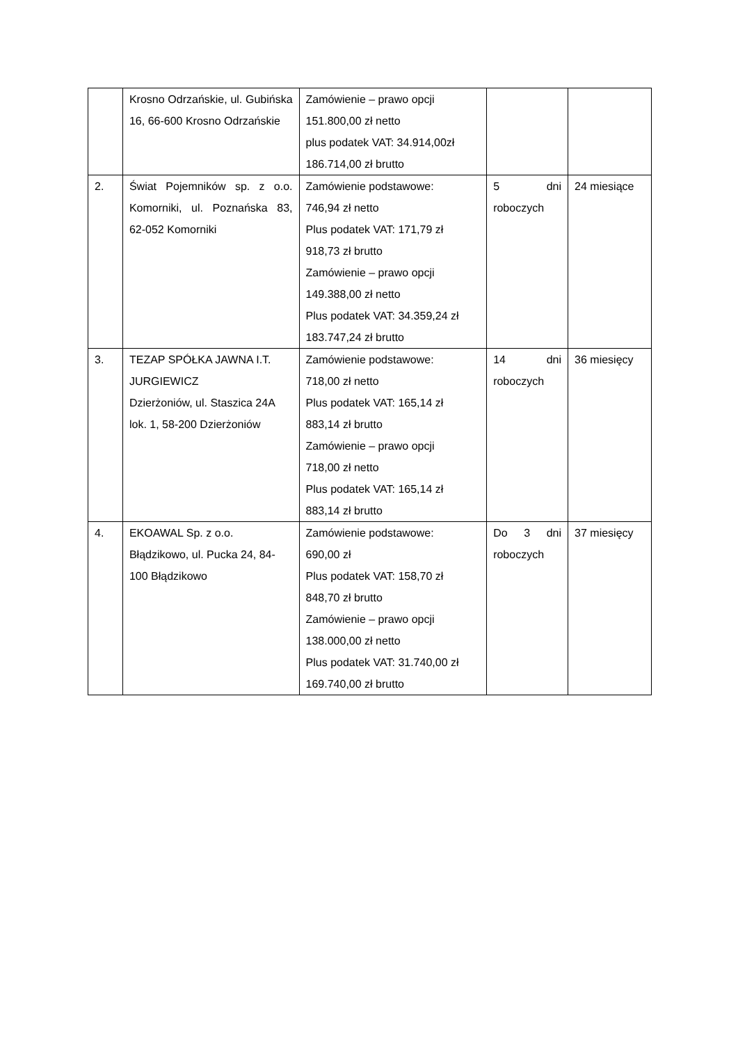| | Krosno Odrzańskie, ul. Gubińska 16, 66-600 Krosno Odrzańskie | Zamówienie – prawo opcji 151.800,00 zł netto plus podatek VAT: 34.914,00zł 186.714,00 zł brutto | | |
| 2. | Świat Pojemników sp. z o.o. Komorniki, ul. Poznańska 83, 62-052 Komorniki | Zamówienie podstawowe: 746,94 zł netto Plus podatek VAT: 171,79 zł 918,73 zł brutto Zamówienie – prawo opcji 149.388,00 zł netto Plus podatek VAT: 34.359,24 zł 183.747,24 zł brutto | 5 dni roboczych | 24 miesiące |
| 3. | TEZAP SPÓŁKA JAWNA I.T. JURGIEWICZ Dzierżoniów, ul. Staszica 24A lok. 1, 58-200 Dzierżoniów | Zamówienie podstawowe: 718,00 zł netto Plus podatek VAT: 165,14 zł 883,14 zł brutto Zamówienie – prawo opcji 718,00 zł netto Plus podatek VAT: 165,14 zł 883,14 zł brutto | 14 dni roboczych | 36 miesięcy |
| 4. | EKOAWAL Sp. z o.o. Błądzikowo, ul. Pucka 24, 84-100 Błądzikowo | Zamówienie podstawowe: 690,00 zł Plus podatek VAT: 158,70 zł 848,70 zł brutto Zamówienie – prawo opcji 138.000,00 zł netto Plus podatek VAT: 31.740,00 zł 169.740,00 zł brutto | Do 3 dni roboczych | 37 miesięcy |